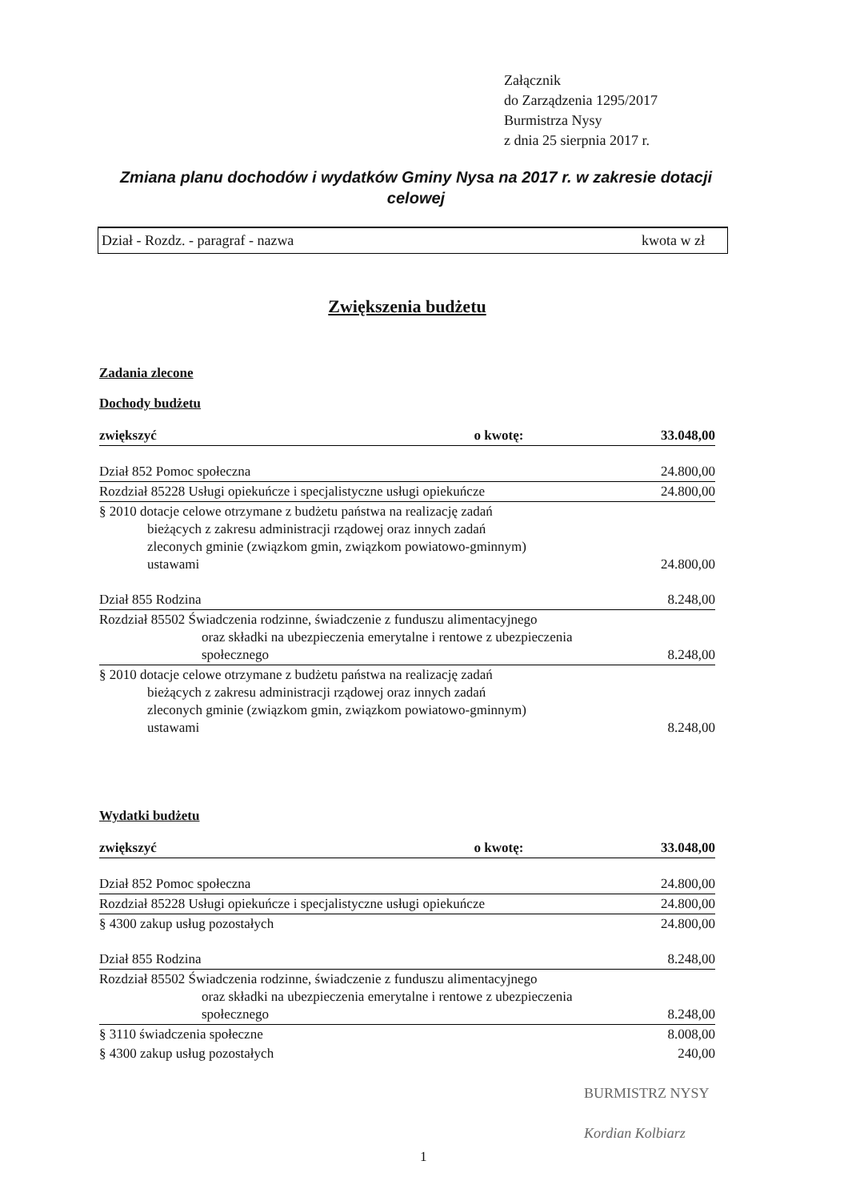Załącznik
do Zarządzenia 1295/2017
Burmistrza Nysy
z dnia 25 sierpnia 2017 r.
Zmiana planu dochodów i wydatków Gminy Nysa na 2017 r. w zakresie dotacji celowej
Dział - Rozdz. - paragraf - nazwa kwota w zł
Zwiększenia budżetu
Zadania zlecone
Dochody budżetu
| zwiększyć | o kwotę: | 33.048,00 |
| Dział 852 Pomoc społeczna | | 24.800,00 |
| Rozdział 85228 Usługi opiekuńcze i specjalistyczne usługi opiekuńcze | | 24.800,00 |
| § 2010 dotacje celowe otrzymane z budżetu państwa na realizację zadań bieżących z zakresu administracji rządowej oraz innych zadań zleconych gminie (związkom gmin, związkom powiatowo-gminnym) ustawami | | 24.800,00 |
| Dział 855 Rodzina | | 8.248,00 |
| Rozdział 85502 Świadczenia rodzinne, świadczenie z funduszu alimentacyjnego oraz składki na ubezpieczenia emerytalne i rentowe z ubezpieczenia społecznego | | 8.248,00 |
| § 2010 dotacje celowe otrzymane z budżetu państwa na realizację zadań bieżących z zakresu administracji rządowej oraz innych zadań zleconych gminie (związkom gmin, związkom powiatowo-gminnym) ustawami | | 8.248,00 |
Wydatki budżetu
| zwiększyć | o kwotę: | 33.048,00 |
| Dział 852 Pomoc społeczna | | 24.800,00 |
| Rozdział 85228 Usługi opiekuńcze i specjalistyczne usługi opiekuńcze | | 24.800,00 |
| § 4300 zakup usług pozostałych | | 24.800,00 |
| Dział 855 Rodzina | | 8.248,00 |
| Rozdział 85502 Świadczenia rodzinne, świadczenie z funduszu alimentacyjnego oraz składki na ubezpieczenia emerytalne i rentowe z ubezpieczenia społecznego | | 8.248,00 |
| § 3110 świadczenia społeczne | | 8.008,00 |
| § 4300 zakup usług pozostałych | | 240,00 |
BURMISTRZ NYSY
Kordian Kolbiarz
1